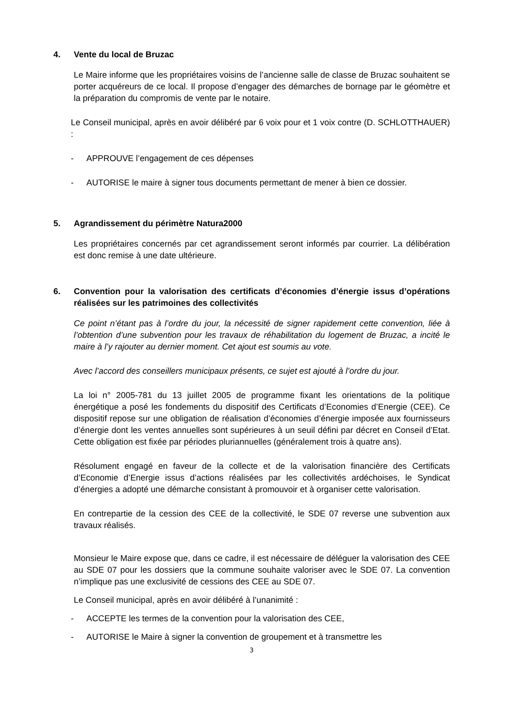4. Vente du local de Bruzac
Le Maire informe que les propriétaires voisins de l’ancienne salle de classe de Bruzac souhaitent se porter acquéreurs de ce local. Il propose d’engager des démarches de bornage par le géomètre et la préparation du compromis de vente par le notaire.
Le Conseil municipal, après en avoir délibéré par 6 voix pour et 1 voix contre (D. SCHLOTTHAUER) :
- APPROUVE l’engagement de ces dépenses
- AUTORISE le maire à signer tous documents permettant de mener à bien ce dossier.
5. Agrandissement du périmètre Natura2000
Les propriétaires concernés par cet agrandissement seront informés par courrier. La délibération est donc remise à une date ultérieure.
6. Convention pour la valorisation des certificats d’économies d’énergie issus d’opérations réalisées sur les patrimoines des collectivités
Ce point n’étant pas à l’ordre du jour, la nécessité de signer rapidement cette convention, liée à l’obtention d’une subvention pour les travaux de réhabilitation du logement de Bruzac, a incité le maire à l’y rajouter au dernier moment. Cet ajout est soumis au vote.
Avec l’accord des conseillers municipaux présents, ce sujet est ajouté à l’ordre du jour.
La loi n° 2005-781 du 13 juillet 2005 de programme fixant les orientations de la politique énergétique a posé les fondements du dispositif des Certificats d’Economies d’Energie (CEE). Ce dispositif repose sur une obligation de réalisation d’économies d’énergie imposée aux fournisseurs d’énergie dont les ventes annuelles sont supérieures à un seuil défini par décret en Conseil d’Etat. Cette obligation est fixée par périodes pluriannuelles (généralement trois à quatre ans).
Résolument engagé en faveur de la collecte et de la valorisation financière des Certificats d’Economie d’Energie issus d’actions réalisées par les collectivités ardéchoises, le Syndicat d’énergies a adopté une démarche consistant à promouvoir et à organiser cette valorisation.
En contrepartie de la cession des CEE de la collectivité, le SDE 07 reverse une subvention aux travaux réalisés.
Monsieur le Maire expose que, dans ce cadre, il est nécessaire de déléguer la valorisation des CEE au SDE 07 pour les dossiers que la commune souhaite valoriser avec le SDE 07. La convention n’implique pas une exclusivité de cessions des CEE au SDE 07.
Le Conseil municipal, après en avoir délibéré à l’unanimité :
- ACCEPTE les termes de la convention pour la valorisation des CEE,
- AUTORISE le Maire à signer la convention de groupement et à transmettre les
3